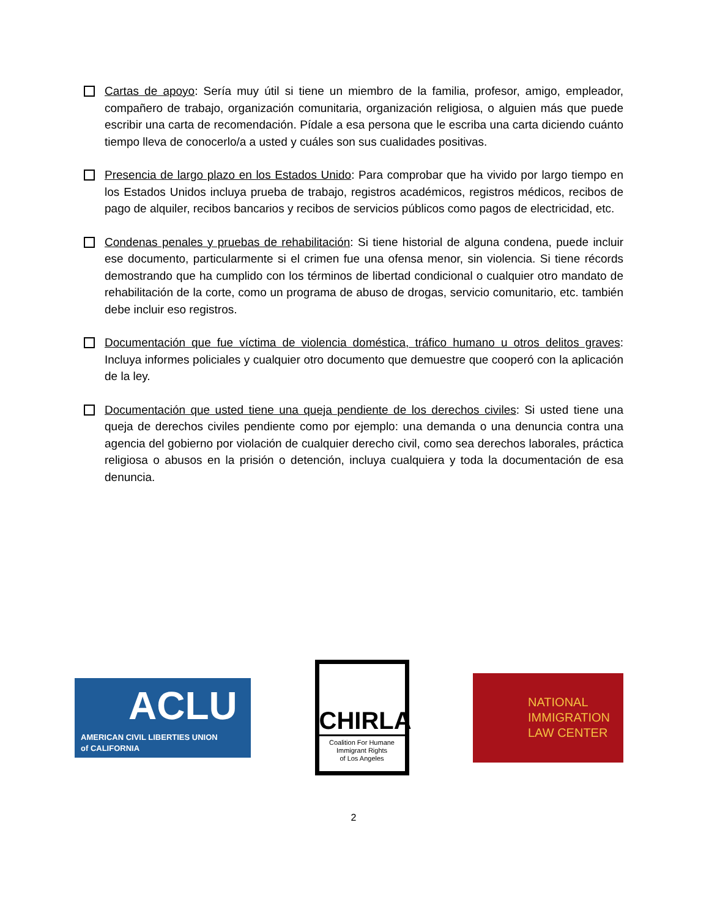Cartas de apoyo: Sería muy útil si tiene un miembro de la familia, profesor, amigo, empleador, compañero de trabajo, organización comunitaria, organización religiosa, o alguien más que puede escribir una carta de recomendación. Pídale a esa persona que le escriba una carta diciendo cuánto tiempo lleva de conocerlo/a a usted y cuáles son sus cualidades positivas.
Presencia de largo plazo en los Estados Unido: Para comprobar que ha vivido por largo tiempo en los Estados Unidos incluya prueba de trabajo, registros académicos, registros médicos, recibos de pago de alquiler, recibos bancarios y recibos de servicios públicos como pagos de electricidad, etc.
Condenas penales y pruebas de rehabilitación: Si tiene historial de alguna condena, puede incluir ese documento, particularmente si el crimen fue una ofensa menor, sin violencia. Si tiene récords demostrando que ha cumplido con los términos de libertad condicional o cualquier otro mandato de rehabilitación de la corte, como un programa de abuso de drogas, servicio comunitario, etc. también debe incluir eso registros.
Documentación que fue víctima de violencia doméstica, tráfico humano u otros delitos graves: Incluya informes policiales y cualquier otro documento que demuestre que cooperó con la aplicación de la ley.
Documentación que usted tiene una queja pendiente de los derechos civiles: Si usted tiene una queja de derechos civiles pendiente como por ejemplo: una demanda o una denuncia contra una agencia del gobierno por violación de cualquier derecho civil, como sea derechos laborales, práctica religiosa o abusos en la prisión o detención, incluya cualquiera y toda la documentación de esa denuncia.
ACLU
AMERICAN CIVIL LIBERTIES UNION
of CALIFORNIA
CHIRLA
Coalition For Humane
Immigrant Rights
of Los Angeles
NATIONAL
IMMIGRATION
LAW CENTER
2